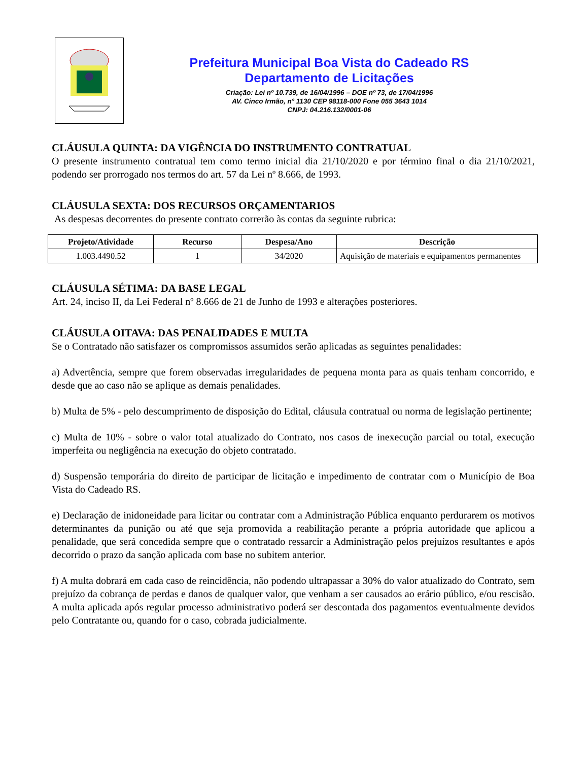Prefeitura Municipal Boa Vista do Cadeado RS
Departamento de Licitações
Criação: Lei nº 10.739, de 16/04/1996 – DOE nº 73, de 17/04/1996
AV. Cinco Irmão, n° 1130 CEP 98118-000 Fone 055 3643 1014
CNPJ: 04.216.132/0001-06
CLÁUSULA QUINTA: DA VIGÊNCIA DO INSTRUMENTO CONTRATUAL
O presente instrumento contratual tem como termo inicial dia 21/10/2020 e por término final o dia 21/10/2021, podendo ser prorrogado nos termos do art. 57 da Lei nº 8.666, de 1993.
CLÁUSULA SEXTA: DOS RECURSOS ORÇAMENTARIOS
As despesas decorrentes do presente contrato correrão às contas da seguinte rubrica:
| Projeto/Atividade | Recurso | Despesa/Ano | Descrição |
| --- | --- | --- | --- |
| 1.003.4490.52 | 1 | 34/2020 | Aquisição de materiais e equipamentos permanentes |
CLÁUSULA SÉTIMA: DA BASE LEGAL
Art. 24, inciso II, da Lei Federal nº 8.666 de 21 de Junho de 1993 e alterações posteriores.
CLÁUSULA OITAVA: DAS PENALIDADES E MULTA
Se o Contratado não satisfazer os compromissos assumidos serão aplicadas as seguintes penalidades:
a) Advertência, sempre que forem observadas irregularidades de pequena monta para as quais tenham concorrido, e desde que ao caso não se aplique as demais penalidades.
b) Multa de 5% - pelo descumprimento de disposição do Edital, cláusula contratual ou norma de legislação pertinente;
c) Multa de 10% - sobre o valor total atualizado do Contrato, nos casos de inexecução parcial ou total, execução imperfeita ou negligência na execução do objeto contratado.
d) Suspensão temporária do direito de participar de licitação e impedimento de contratar com o Município de Boa Vista do Cadeado RS.
e) Declaração de inidoneidade para licitar ou contratar com a Administração Pública enquanto perdurarem os motivos determinantes da punição ou até que seja promovida a reabilitação perante a própria autoridade que aplicou a penalidade, que será concedida sempre que o contratado ressarcir a Administração pelos prejuízos resultantes e após decorrido o prazo da sanção aplicada com base no subitem anterior.
f) A multa dobrará em cada caso de reincidência, não podendo ultrapassar a 30% do valor atualizado do Contrato, sem prejuízo da cobrança de perdas e danos de qualquer valor, que venham a ser causados ao erário público, e/ou rescisão. A multa aplicada após regular processo administrativo poderá ser descontada dos pagamentos eventualmente devidos pelo Contratante ou, quando for o caso, cobrada judicialmente.